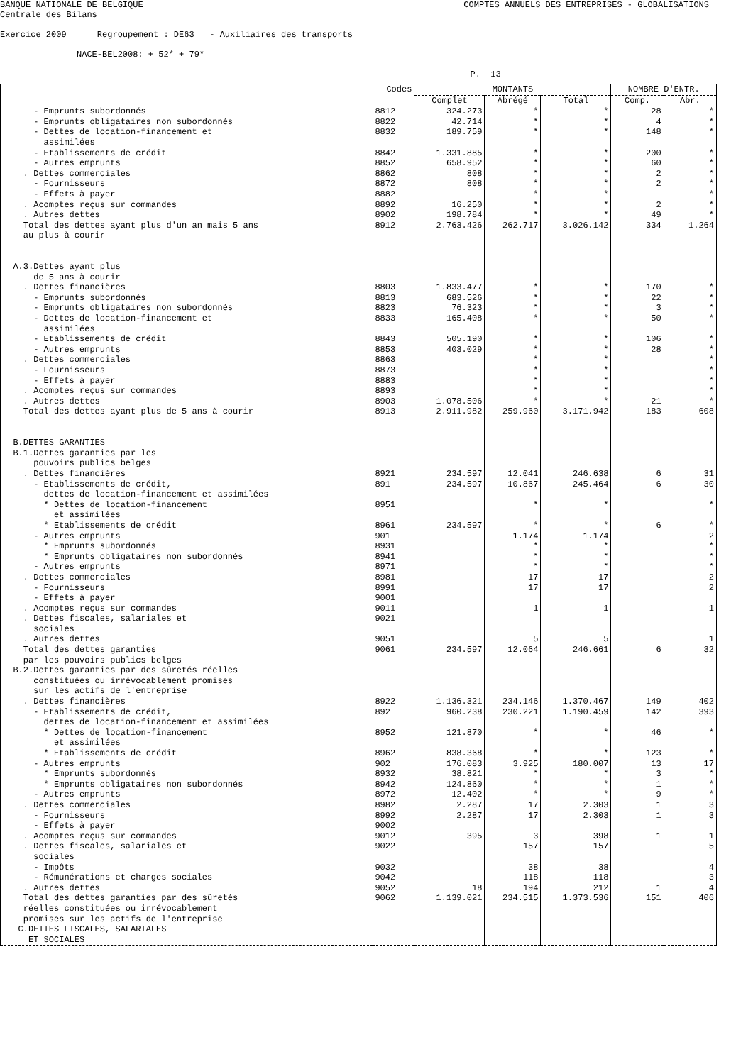BANQUE NATIONALE DE BELGIQUE COMPTES ANNUELS DES ENTREPRISES - GLOBALISATIONS
Centrale des Bilans
Exercice 2009 Regroupement : DE63 - Auxiliaires des transports
NACE-BEL2008: + 52* + 79*
P. 13
| | Codes | MONTANTS | | | NOMBRE D'ENTR. | |
| --- | --- | --- | --- | --- | --- | --- |
| | | Complet | Abrégé | Total | Comp. | Abr. |
| - Emprunts subordonnés | 8812 | 324.273 | * | * | 28 | * |
| - Emprunts obligataires non subordonnés | 8822 | 42.714 | * | * | 4 | * |
| - Dettes de location-financement et assimilées | 8832 | 189.759 | * | * | 148 | * |
| - Etablissements de crédit | 8842 | 1.331.885 | * | * | 200 | * |
| - Autres emprunts | 8852 | 658.952 | * | * | 60 | * |
| . Dettes commerciales | 8862 | 808 | * | * | 2 | * |
| - Fournisseurs | 8872 | 808 | * | * | 2 | * |
| - Effets à payer | 8882 | | * | * | | * |
| . Acomptes reçus sur commandes | 8892 | 16.250 | * | * | 2 | * |
| . Autres dettes | 8902 | 198.784 | * | * | 49 | * |
| Total des dettes ayant plus d'un an mais 5 ans au plus à courir | 8912 | 2.763.426 | 262.717 | 3.026.142 | 334 | 1.264 |
| A.3.Dettes ayant plus de 5 ans à courir | | | | | | |
| . Dettes financières | 8803 | 1.833.477 | * | * | 170 | * |
| - Emprunts subordonnés | 8813 | 683.526 | * | * | 22 | * |
| - Emprunts obligataires non subordonnés | 8823 | 76.323 | * | * | 3 | * |
| - Dettes de location-financement et assimilées | 8833 | 165.408 | * | * | 50 | * |
| - Etablissements de crédit | 8843 | 505.190 | * | * | 106 | * |
| - Autres emprunts | 8853 | 403.029 | * | * | 28 | * |
| . Dettes commerciales | 8863 | | * | * | | * |
| - Fournisseurs | 8873 | | * | * | | * |
| - Effets à payer | 8883 | | * | * | | * |
| . Acomptes reçus sur commandes | 8893 | | * | * | | * |
| . Autres dettes | 8903 | 1.078.506 | * | * | 21 | * |
| Total des dettes ayant plus de 5 ans à courir | 8913 | 2.911.982 | 259.960 | 3.171.942 | 183 | 608 |
| B.DETTES GARANTIES B.1.Dettes garanties par les pouvoirs publics belges | | | | | | |
| . Dettes financières | 8921 | 234.597 | 12.041 | 246.638 | 6 | 31 |
| - Etablissements de crédit, dettes de location-financement et assimilées | 891 | 234.597 | 10.867 | 245.464 | 6 | 30 |
| * Dettes de location-financement et assimilées | 8951 | | * | * | | * |
| * Etablissements de crédit | 8961 | 234.597 | * | * | 6 | * |
| - Autres emprunts | 901 | | 1.174 | 1.174 | | 2 |
| * Emprunts subordonnés | 8931 | | * | * | | * |
| * Emprunts obligataires non subordonnés | 8941 | | * | * | | * |
| - Autres emprunts | 8971 | | * | * | | * |
| . Dettes commerciales | 8981 | | 17 | 17 | | 2 |
| - Fournisseurs | 8991 | | 17 | 17 | | 2 |
| - Effets à payer | 9001 | | | | | |
| . Acomptes reçus sur commandes | 9011 | | 1 | 1 | | 1 |
| . Dettes fiscales, salariales et sociales | 9021 | | | | | |
| . Autres dettes | 9051 | | 5 | 5 | | 1 |
| Total des dettes garanties par les pouvoirs publics belges | 9061 | 234.597 | 12.064 | 246.661 | 6 | 32 |
| B.2.Dettes garanties par des sûretés réelles constituées ou irrévocablement promises sur les actifs de l'entreprise | | | | | | |
| . Dettes financières | 8922 | 1.136.321 | 234.146 | 1.370.467 | 149 | 402 |
| - Etablissements de crédit, dettes de location-financement et assimilées | 892 | 960.238 | 230.221 | 1.190.459 | 142 | 393 |
| * Dettes de location-financement et assimilées | 8952 | 121.870 | * | * | 46 | * |
| * Etablissements de crédit | 8962 | 838.368 | * | * | 123 | * |
| - Autres emprunts | 902 | 176.083 | 3.925 | 180.007 | 13 | 17 |
| * Emprunts subordonnés | 8932 | 38.821 | * | * | 3 | * |
| * Emprunts obligataires non subordonnés | 8942 | 124.860 | * | * | 1 | * |
| - Autres emprunts | 8972 | 12.402 | * | * | 9 | * |
| . Dettes commerciales | 8982 | 2.287 | 17 | 2.303 | 1 | 3 |
| - Fournisseurs | 8992 | 2.287 | 17 | 2.303 | 1 | 3 |
| - Effets à payer | 9002 | | | | | |
| . Acomptes reçus sur commandes | 9012 | 395 | 3 | 398 | 1 | 1 |
| . Dettes fiscales, salariales et sociales | 9022 | | 157 | 157 | | 5 |
| - Impôts | 9032 | | 38 | 38 | | 4 |
| - Rémunérations et charges sociales | 9042 | | 118 | 118 | | 3 |
| . Autres dettes | 9052 | 18 | 194 | 212 | 1 | 4 |
| Total des dettes garanties par des sûretés réelles constituées ou irrévocablement promises sur les actifs de l'entreprise | 9062 | 1.139.021 | 234.515 | 1.373.536 | 151 | 406 |
| C.DETTES FISCALES, SALARIALES ET SOCIALES | | | | | | |